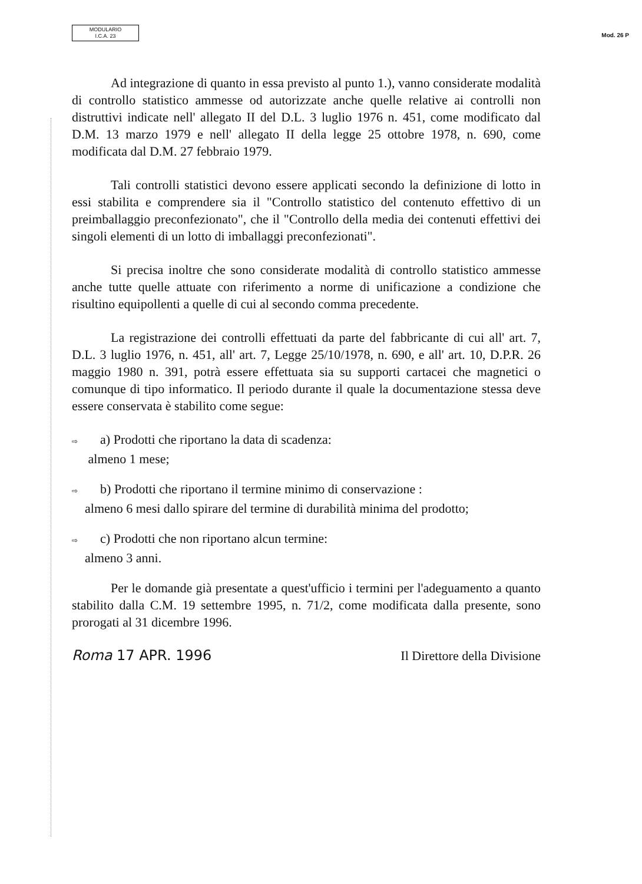MODULARIO
I.C.A. 23
Mod. 26 P
Ad integrazione di quanto in essa previsto al punto 1.), vanno considerate modalità di controllo statistico ammesse od autorizzate anche quelle relative ai controlli non distruttivi indicate nell' allegato II del D.L. 3 luglio 1976 n. 451, come modificato dal D.M. 13 marzo 1979 e nell' allegato II della legge 25 ottobre 1978, n. 690, come modificata dal D.M. 27 febbraio 1979.
Tali controlli statistici devono essere applicati secondo la definizione di lotto in essi stabilita e comprendere sia il "Controllo statistico del contenuto effettivo di un preimballaggio preconfezionato", che il "Controllo della media dei contenuti effettivi dei singoli elementi di un lotto di imballaggi preconfezionati".
Si precisa inoltre che sono considerate modalità di controllo statistico ammesse anche tutte quelle attuate con riferimento a norme di unificazione a condizione che risultino equipollenti a quelle di cui al secondo comma precedente.
La registrazione dei controlli effettuati da parte del fabbricante di cui all' art. 7, D.L. 3 luglio 1976, n. 451, all' art. 7, Legge 25/10/1978, n. 690, e all' art. 10, D.P.R. 26 maggio 1980 n. 391, potrà essere effettuata sia su supporti cartacei che magnetici o comunque di tipo informatico. Il periodo durante il quale la documentazione stessa deve essere conservata è stabilito come segue:
⇨ a) Prodotti che riportano la data di scadenza:
almeno 1 mese;
⇨ b) Prodotti che riportano il termine minimo di conservazione :
almeno 6 mesi dallo spirare del termine di durabilità minima del prodotto;
⇨ c) Prodotti che non riportano alcun termine:
almeno 3 anni.
Per le domande già presentate a quest'ufficio i termini per l'adeguamento a quanto stabilito dalla C.M. 19 settembre 1995, n. 71/2, come modificata dalla presente, sono prorogati al 31 dicembre 1996.
Roma 17 APR. 1996 Il Direttore della Divisione